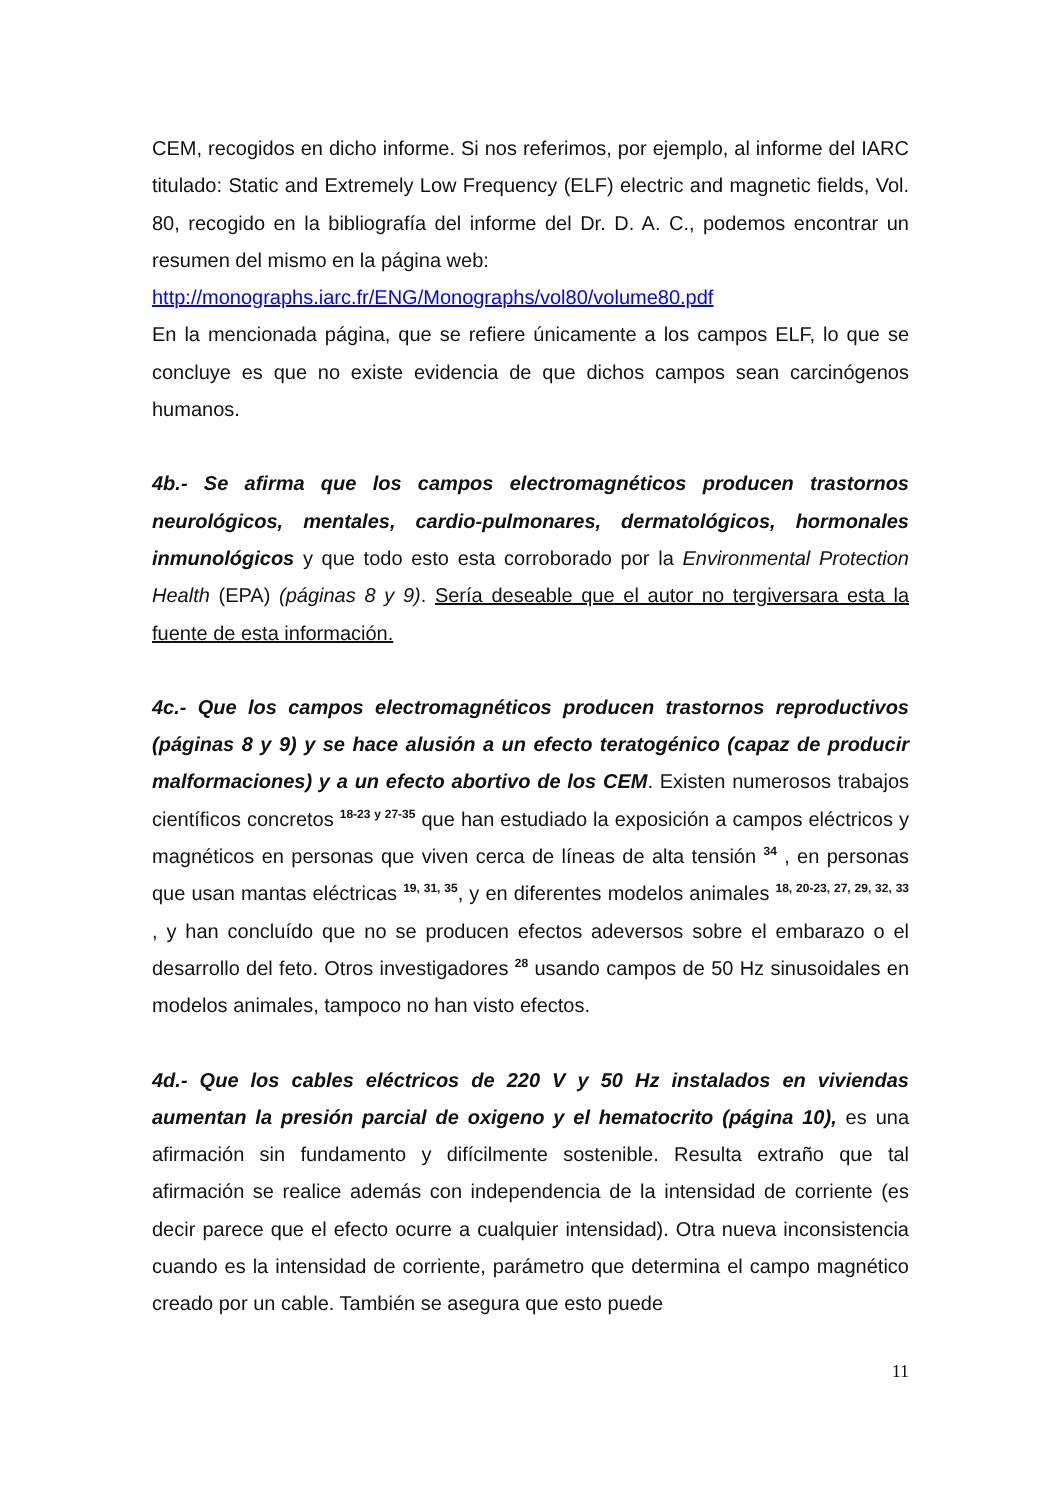CEM, recogidos en dicho informe. Si nos referimos, por ejemplo, al informe del IARC titulado: Static and Extremely Low Frequency (ELF) electric and magnetic fields, Vol. 80, recogido en la bibliografía del informe del Dr. D. A. C., podemos encontrar un resumen del mismo en la página web:
http://monographs.iarc.fr/ENG/Monographs/vol80/volume80.pdf
En la mencionada página, que se refiere únicamente a los campos ELF, lo que se concluye es que no existe evidencia de que dichos campos sean carcinógenos humanos.
4b.- Se afirma que los campos electromagnéticos producen trastornos neurológicos, mentales, cardio-pulmonares, dermatológicos, hormonales inmunológicos y que todo esto esta corroborado por la Environmental Protection Health (EPA) (páginas 8 y 9). Sería deseable que el autor no tergiversara esta la fuente de esta información.
4c.- Que los campos electromagnéticos producen trastornos reproductivos (páginas 8 y 9) y se hace alusión a un efecto teratogénico (capaz de producir malformaciones) y a un efecto abortivo de los CEM. Existen numerosos trabajos científicos concretos <sup>18-23 y 27-35</sup> que han estudiado la exposición a campos eléctricos y magnéticos en personas que viven cerca de líneas de alta tensión <sup>34</sup> , en personas que usan mantas eléctricas <sup>19, 31, 35</sup>, y en diferentes modelos animales <sup>18, 20-23, 27, 29, 32, 33</sup> , y han concluído que no se producen efectos adeversos sobre el embarazo o el desarrollo del feto. Otros investigadores <sup>28</sup> usando campos de 50 Hz sinusoidales en modelos animales, tampoco no han visto efectos.
4d.- Que los cables eléctricos de 220 V y 50 Hz instalados en viviendas aumentan la presión parcial de oxigeno y el hematocrito (página 10), es una afirmación sin fundamento y difícilmente sostenible. Resulta extraño que tal afirmación se realice además con independencia de la intensidad de corriente (es decir parece que el efecto ocurre a cualquier intensidad). Otra nueva inconsistencia cuando es la intensidad de corriente, parámetro que determina el campo magnético creado por un cable. También se asegura que esto puede
11